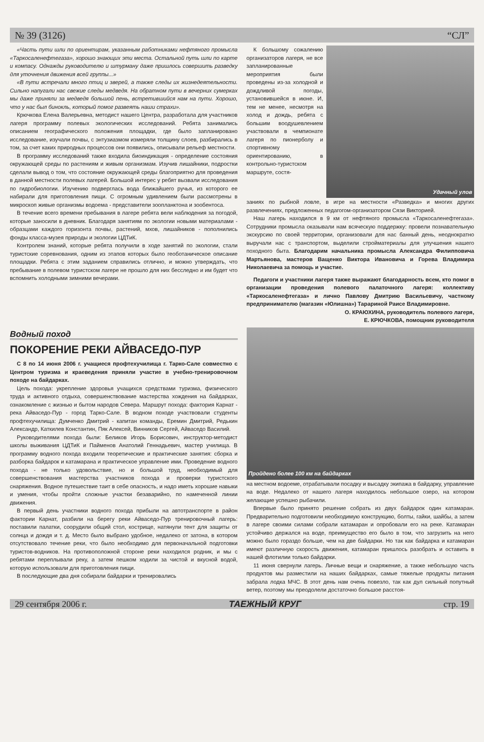№ 39 (3126) “СЛ”
«Часть пути шли по ориентирам, указанным работниками нефтяного промысла «Таркосаленефтегаза», хорошо знающих эти места. Остальной путь шли по карте и компасу. Однажды руководителю и штурману даже пришлось совершить разведку для уточнения движения всей группы...»
«В пути встречали много птиц и зверей, а также следы их жизнедеятельности. Сильно напугали нас свежие следы медведя. На обратном пути в вечерних сумерках мы даже приняли за медведя большой пень, встретившийся нам на пути. Хорошо, что у нас был бинокль, который помог развеять наши страхи».
Крючкова Елена Валерьевна, методист нашего Центра, разработала для участников лагеря программу полевых экологических исследований. Ребята занимались описанием географического положения площадки, где было запланировано исследование, изучали почвы, с энтузиазмом измеряли толщину слоев, разбирались в том, за счет каких природных процессов они появились, описывали рельеф местности.
В программу исследований также входила биоиндикация - определение состояния окружающей среды по растениям и живым организмам. Изучив лишайники, подростки сделали вывод о том, что состояние окружающей среды благоприятно для проведения в данной местности полевых лагерей. Большой интерес у ребят вызвали исследования по гидробиологии. Изучению подверглась вода ближайшего ручья, из которого ее набирали для приготовления пищи. С огромным удивлением были рассмотрены в микроскоп живые организмы водоема - представители зоопланктона и зообентоса.
В течение всего времени пребывания в лагере ребята вели наблюдения за погодой, которые заносили в дневник. Благодаря занятиям по экологии новыми материалами - образцами каждого горизонта почвы, растений, мхов, лишайников - пополнились фонды класса-музея природы и экологии ЦДТиК.
Контролем знаний, которые ребята получили в ходе занятий по экологии, стали туристские соревнования, одним из этапов которых было геоботаническое описание площадки. Ребята с этим заданием справились отлично, и можно утверждать, что пребывание в полевом туристском лагере не прошло для них бесследно и им будет что вспомнить холодными зимними вечерами.
К большому сожалению организаторов лагеря, не все запланированные мероприятия были проведены из-за холодной и дождливой погоды, установившейся в июне. И, тем не менее, несмотря на холод и дождь, ребята с большим воодушевлением участвовали в чемпионате лагеря по пионерболу и спортивному ориентированию, в контрольно-туристском маршруте, состя-
Удачный улов
заниях по рыбной ловле, в игре на местности «Разведка» и многих других развлечениях, предложенных педагогом-организатором Сязи Викторией.
Наш лагерь находился в 9 км от нефтяного промысла «Таркосаленефтегаза». Сотрудники промысла оказывали нам всяческую поддержку: провели познавательную экскурсию по своей территории, организовали для нас банный день, неоднократно выручали нас с транспортом, выделили стройматериалы для улучшения нашего походного быта. Благодарим начальника промысла Александра Филипповича Мартьянова, мастеров Ващенко Виктора Ивановича и Горева Владимира Николаевича за помощь и участие.
Педагоги и участники лагеря также выражают благодарность всем, кто помог в организации проведения полевого палаточного лагеря: коллективу «Таркосаленефтегаза» и лично Павлову Дмитрию Васильевичу, частному предпринимателю (магазин «Юлишна») Тарариной Раисе Владимировне.
О. КРАЮХИНА, руководитель полевого лагеря,
Е. КРЮЧКОВА, помощник руководителя
Водный поход
ПОКОРЕНИЕ РЕКИ АЙВАСЕДО-ПУР
С 8 по 14 июня 2006 г. учащиеся профтехучилища г. Тарко-Сале совместно с Центром туризма и краеведения приняли участие в учебно-тренировочном походе на байдарках.
Цель похода: укрепление здоровья учащихся средствами туризма, физического труда и активного отдыха, совершенствование мастерства хождения на байдарках, ознакомление с жизнью и бытом народов Севера. Маршрут похода: фактория Карнат - река Айваседо-Пур - город Тарко-Сале. В водном походе участвовали студенты профтехучилища: Думченко Дмитрий - капитан команды, Еремин Дмитрий, Редькин Александр, Каткилев Константин, Пяк Алексей, Винников Сергей, Айваседо Василий.
Руководителями похода были: Беликов Игорь Борисович, инструктор-методист школы выживания ЦДТиК и Пайменов Анатолий Геннадьевич, мастер училища. В программу водного похода входили теоретические и практические занятия: сборка и разборка байдарок и катамарана и практическое управление ими. Проведение водного похода - не только удовольствие, но и большой труд, необходимый для совершенствования мастерства участников похода и проверки туристского снаряжения. Водное путешествие таит в себе опасность, и надо иметь хорошие навыки и умения, чтобы пройти сложные участки безаварийно, по намеченной линии движения.
В первый день участники водного похода прибыли на автотранспорте в район фактории Карнат, разбили на берегу реки Айваседо-Пур тренировочный лагерь: поставили палатки, соорудили общий стол, кострище, натянули тент для защиты от солнца и дождя и т. д. Место было выбрано удобное, недалеко от затона, в котором отсутствовало течение реки, что было необходимо для первоначальной подготовки туристов-водников. На противоположной стороне реки находился родник, и мы с ребятами переплывали реку, а затем пешком ходили за чистой и вкусной водой, которую использовали для приготовления пищи.
В последующие два дня собирали байдарки и тренировались
Пройдено более 100 км на байдарках
на местном водоеме, отрабатывали посадку и высадку экипажа в байдарку, управление на воде. Недалеко от нашего лагеря находилось небольшое озеро, на котором желающие успешно рыбачили.
Впервые было принято решение собрать из двух байдарок один катамаран. Предварительно подготовили необходимую конструкцию, болты, гайки, шайбы, а затем в лагере своими силами собрали катамаран и опробовали его на реке. Катамаран устойчиво держался на воде, преимущество его было в том, что загрузить на него можно было гораздо больше, чем на две байдарки. Но так как байдарка и катамаран имеют различную скорость движения, катамаран пришлось разобрать и оставить в нашей флотилии только байдарки.
11 июня свернули лагерь. Личные вещи и снаряжение, а также небольшую часть продуктов мы разместили на наших байдарках, самые тяжелые продукты питания забрала лодка МЧС. В этот день нам очень повезло, так как дул сильный попутный ветер, поэтому мы преодолели достаточно большое расстоя-
29 сентября 2006 г. ТАЕЖНЫЙ КРУГ стр. 19